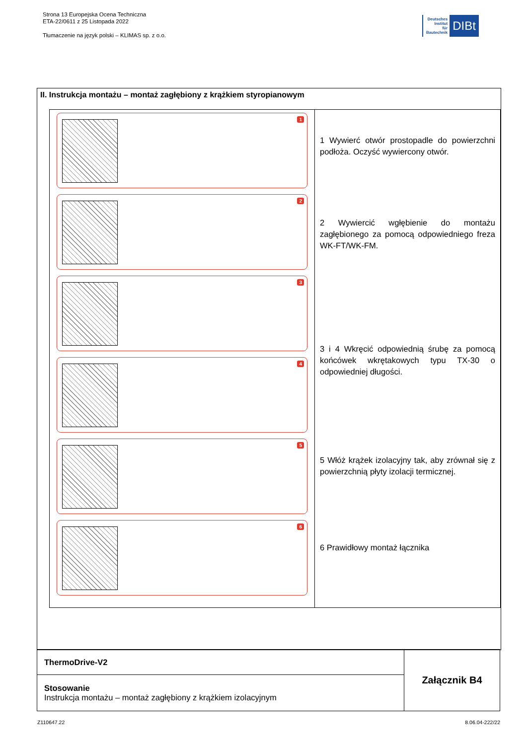Strona 13 Europejska Ocena Techniczna
ETA-22/0611 z 25 Listopada 2022
Tłumaczenie na język polski – KLIMAS sp. z o.o.
Deutsches
Institut
für
Bautechnik
DIBt
II. Instrukcja montażu – montaż zagłębiony z krążkiem styropianowym
| 1 2 3 4 5 6 | 1 Wywierć otwór prostopadle do powierzchni podłoża. Oczyść wywiercony otwór. 2 Wywiercić wgłębienie do montażu zagłębionego za pomocą odpowiedniego freza WK-FT/WK-FM. 3 i 4 Wkręcić odpowiednią śrubę za pomocą końcówek wkrętakowych typu TX-30 o odpowiedniej długości. 5 Włóż krążek izolacyjny tak, aby zrównał się z powierzchnią płyty izolacji termicznej. 6 Prawidłowy montaż łącznika |
| ThermoDrive-V2 | Załącznik B4 |
| Stosowanie Instrukcja montażu – montaż zagłębiony z krążkiem izolacyjnym | |
Z110647.22 8.06.04-222/22